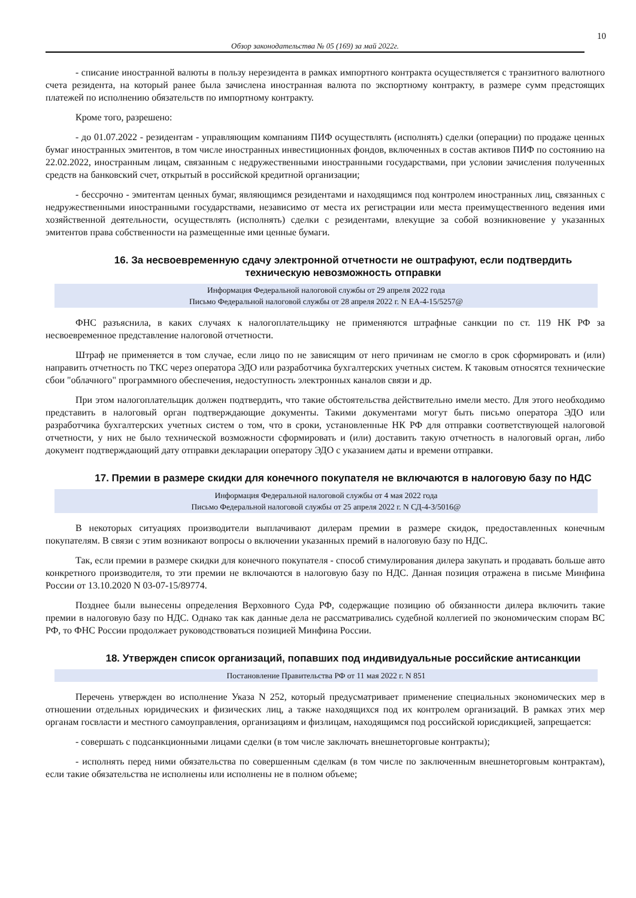10
Обзор законодательства № 05 (169) за май 2022г.
- списание иностранной валюты в пользу нерезидента в рамках импортного контракта осуществляется с транзитного валютного счета резидента, на который ранее была зачислена иностранная валюта по экспортному контракту, в размере сумм предстоящих платежей по исполнению обязательств по импортному контракту.
Кроме того, разрешено:
- до 01.07.2022 - резидентам - управляющим компаниям ПИФ осуществлять (исполнять) сделки (операции) по продаже ценных бумаг иностранных эмитентов, в том числе иностранных инвестиционных фондов, включенных в состав активов ПИФ по состоянию на 22.02.2022, иностранным лицам, связанным с недружественными иностранными государствами, при условии зачисления полученных средств на банковский счет, открытый в российской кредитной организации;
- бессрочно - эмитентам ценных бумаг, являющимся резидентами и находящимся под контролем иностранных лиц, связанных с недружественными иностранными государствами, независимо от места их регистрации или места преимущественного ведения ими хозяйственной деятельности, осуществлять (исполнять) сделки с резидентами, влекущие за собой возникновение у указанных эмитентов права собственности на размещенные ими ценные бумаги.
16. За несвоевременную сдачу электронной отчетности не оштрафуют, если подтвердить техническую невозможность отправки
Информация Федеральной налоговой службы от 29 апреля 2022 года
Письмо Федеральной налоговой службы от 28 апреля 2022 г. N ЕА-4-15/5257@
ФНС разъяснила, в каких случаях к налогоплательщику не применяются штрафные санкции по ст. 119 НК РФ за несвоевременное представление налоговой отчетности.
Штраф не применяется в том случае, если лицо по не зависящим от него причинам не смогло в срок сформировать и (или) направить отчетность по ТКС через оператора ЭДО или разработчика бухгалтерских учетных систем. К таковым относятся технические сбои "облачного" программного обеспечения, недоступность электронных каналов связи и др.
При этом налогоплательщик должен подтвердить, что такие обстоятельства действительно имели место. Для этого необходимо представить в налоговый орган подтверждающие документы. Такими документами могут быть письмо оператора ЭДО или разработчика бухгалтерских учетных систем о том, что в сроки, установленные НК РФ для отправки соответствующей налоговой отчетности, у них не было технической возможности сформировать и (или) доставить такую отчетность в налоговый орган, либо документ подтверждающий дату отправки декларации оператору ЭДО с указанием даты и времени отправки.
17. Премии в размере скидки для конечного покупателя не включаются в налоговую базу по НДС
Информация Федеральной налоговой службы от 4 мая 2022 года
Письмо Федеральной налоговой службы от 25 апреля 2022 г. N СД-4-3/5016@
В некоторых ситуациях производители выплачивают дилерам премии в размере скидок, предоставленных конечным покупателям. В связи с этим возникают вопросы о включении указанных премий в налоговую базу по НДС.
Так, если премии в размере скидки для конечного покупателя - способ стимулирования дилера закупать и продавать больше авто конкретного производителя, то эти премии не включаются в налоговую базу по НДС. Данная позиция отражена в письме Минфина России от 13.10.2020 N 03-07-15/89774.
Позднее были вынесены определения Верховного Суда РФ, содержащие позицию об обязанности дилера включить такие премии в налоговую базу по НДС. Однако так как данные дела не рассматривались судебной коллегией по экономическим спорам ВС РФ, то ФНС России продолжает руководствоваться позицией Минфина России.
18. Утвержден список организаций, попавших под индивидуальные российские антисанкции
Постановление Правительства РФ от 11 мая 2022 г. N 851
Перечень утвержден во исполнение Указа N 252, который предусматривает применение специальных экономических мер в отношении отдельных юридических и физических лиц, а также находящихся под их контролем организаций. В рамках этих мер органам госвласти и местного самоуправления, организациям и физлицам, находящимся под российской юрисдикцией, запрещается:
- совершать с подсанкционными лицами сделки (в том числе заключать внешнеторговые контракты);
- исполнять перед ними обязательства по совершенным сделкам (в том числе по заключенным внешнеторговым контрактам), если такие обязательства не исполнены или исполнены не в полном объеме;